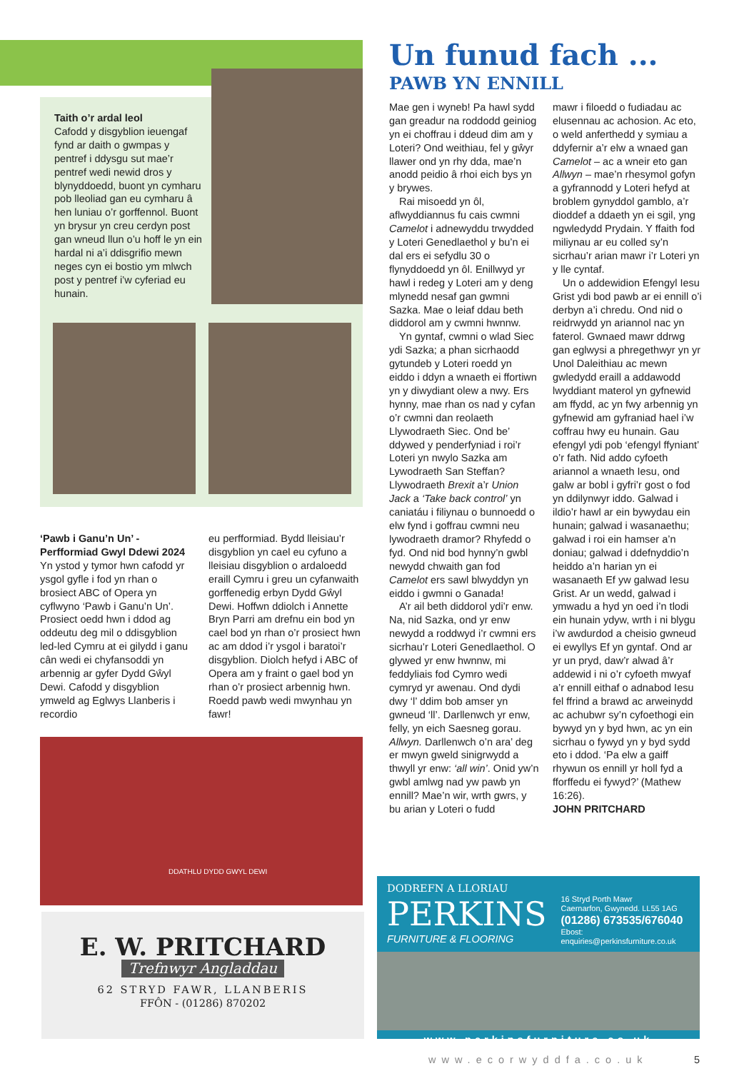Taith o’r ardal leol
Cafodd y disgyblion ieuengaf fynd ar daith o gwmpas y pentref i ddysgu sut mae’r pentref wedi newid dros y blynyddoedd, buont yn cymharu pob lleoliad gan eu cymharu â hen luniau o’r gorffennol. Buont yn brysur yn creu cerdyn post gan wneud llun o’u hoff le yn ein hardal ni a’i ddisgrifio mewn neges cyn ei bostio ym mlwch post y pentref i’w cyferiad eu hunain.
‘Pawb i Ganu’n Un’ - Perfformiad Gwyl Ddewi 2024
Yn ystod y tymor hwn cafodd yr ysgol gyfle i fod yn rhan o brosiect ABC of Opera yn cyflwyno ‘Pawb i Ganu’n Un’. Prosiect oedd hwn i ddod ag oddeutu deg mil o ddisgyblion led-led Cymru at ei gilydd i ganu cân wedi ei chyfansoddi yn arbennig ar gyfer Dydd Gŵyl Dewi. Cafodd y disgyblion ymweld ag Eglwys Llanberis i recordio
eu perfformiad. Bydd lleisiau’r disgyblion yn cael eu cyfuno a lleisiau disgyblion o ardaloedd eraill Cymru i greu un cyfanwaith gorffenedig erbyn Dydd Gŵyl Dewi. Hoffwn ddiolch i Annette Bryn Parri am drefnu ein bod yn cael bod yn rhan o’r prosiect hwn ac am ddod i’r ysgol i baratoi’r disgyblion. Diolch hefyd i ABC of Opera am y fraint o gael bod yn rhan o’r prosiect arbennig hwn. Roedd pawb wedi mwynhau yn fawr!
DDATHLU DYDD GWYL DEWI
E. W. PRITCHARD
Trefnwyr Angladdau
62 STRYD FAWR, LLANBERIS
FFÔN - (01286) 870202
Un funud fach ...
PAWB YN ENNILL
Mae gen i wyneb! Pa hawl sydd gan greadur na roddodd geiniog yn ei choffrau i ddeud dim am y Loteri? Ond weithiau, fel y gŵyr llawer ond yn rhy dda, mae’n anodd peidio â rhoi eich bys yn y brywes.
Rai misoedd yn ôl, aflwyddiannus fu cais cwmni Camelot i adnewyddu trwydded y Loteri Genedlaethol y bu’n ei dal ers ei sefydlu 30 o flynyddoedd yn ôl. Enillwyd yr hawl i redeg y Loteri am y deng mlynedd nesaf gan gwmni Sazka. Mae o leiaf ddau beth diddorol am y cwmni hwnnw.
Yn gyntaf, cwmni o wlad Siec ydi Sazka; a phan sicrhaodd gytundeb y Loteri roedd yn eiddo i ddyn a wnaeth ei ffortiwn yn y diwydiant olew a nwy. Ers hynny, mae rhan os nad y cyfan o’r cwmni dan reolaeth Llywodraeth Siec. Ond be’ ddywed y penderfyniad i roi’r Loteri yn nwylo Sazka am Lywodraeth San Steffan? Llywodraeth Brexit a’r Union Jack a ‘Take back control’ yn caniatáu i filiynau o bunnoedd o elw fynd i goffrau cwmni neu lywodraeth dramor? Rhyfedd o fyd. Ond nid bod hynny’n gwbl newydd chwaith gan fod Camelot ers sawl blwyddyn yn eiddo i gwmni o Ganada!
A’r ail beth diddorol ydi’r enw. Na, nid Sazka, ond yr enw newydd a roddwyd i’r cwmni ers sicrhau’r Loteri Genedlaethol. O glywed yr enw hwnnw, mi feddyliais fod Cymro wedi cymryd yr awenau. Ond dydi dwy ‘l’ ddim bob amser yn gwneud ‘ll’. Darllenwch yr enw, felly, yn eich Saesneg gorau. Allwyn. Darllenwch o’n ara’ deg er mwyn gweld sinigrwydd a thwyll yr enw: ‘all win’. Onid yw’n gwbl amlwg nad yw pawb yn ennill? Mae’n wir, wrth gwrs, y bu arian y Loteri o fudd
mawr i filoedd o fudiadau ac elusennau ac achosion. Ac eto, o weld anferthedd y symiau a ddyfernir a’r elw a wnaed gan Camelot – ac a wneir eto gan Allwyn – mae’n rhesymol gofyn a gyfrannodd y Loteri hefyd at broblem gynyddol gamblo, a’r dioddef a ddaeth yn ei sgil, yng ngwledydd Prydain. Y ffaith fod miliynau ar eu colled sy’n sicrhau’r arian mawr i’r Loteri yn y lle cyntaf.
Un o addewidion Efengyl Iesu Grist ydi bod pawb ar ei ennill o’i derbyn a’i chredu. Ond nid o reidrwydd yn ariannol nac yn faterol. Gwnaed mawr ddrwg gan eglwysi a phregethwyr yn yr Unol Daleithiau ac mewn gwledydd eraill a addawodd lwyddiant materol yn gyfnewid am ffydd, ac yn fwy arbennig yn gyfnewid am gyfraniad hael i’w coffrau hwy eu hunain. Gau efengyl ydi pob ‘efengyl ffyniant’ o’r fath. Nid addo cyfoeth ariannol a wnaeth Iesu, ond galw ar bobl i gyfri’r gost o fod yn ddilynwyr iddo. Galwad i ildio’r hawl ar ein bywydau ein hunain; galwad i wasanaethu; galwad i roi ein hamser a’n doniau; galwad i ddefnyddio’n heiddo a’n harian yn ei wasanaeth Ef yw galwad Iesu Grist. Ar un wedd, galwad i ymwadu a hyd yn oed i’n tlodi ein hunain ydyw, wrth i ni blygu i’w awdurdod a cheisio gwneud ei ewyllys Ef yn gyntaf. Ond ar yr un pryd, daw’r alwad â’r addewid i ni o’r cyfoeth mwyaf a’r ennill eithaf o adnabod Iesu fel ffrind a brawd ac arweinydd ac achubwr sy’n cyfoethogi ein bywyd yn y byd hwn, ac yn ein sicrhau o fywyd yn y byd sydd eto i ddod. ‘Pa elw a gaiff rhywun os ennill yr holl fyd a fforffedu ei fywyd?’ (Mathew 16:26).
JOHN PRITCHARD
DODREFN A LLORIAU
PERKINS
FURNITURE & FLOORING
16 Stryd Porth Mawr
Caernarfon, Gwynedd. LL55 1AG
(01286) 673535/676040
Ebost: enquiries@perkinsfurniture.co.uk
www.perkinsfurniture.co.uk
www.ecorwyddfa.co.uk 5